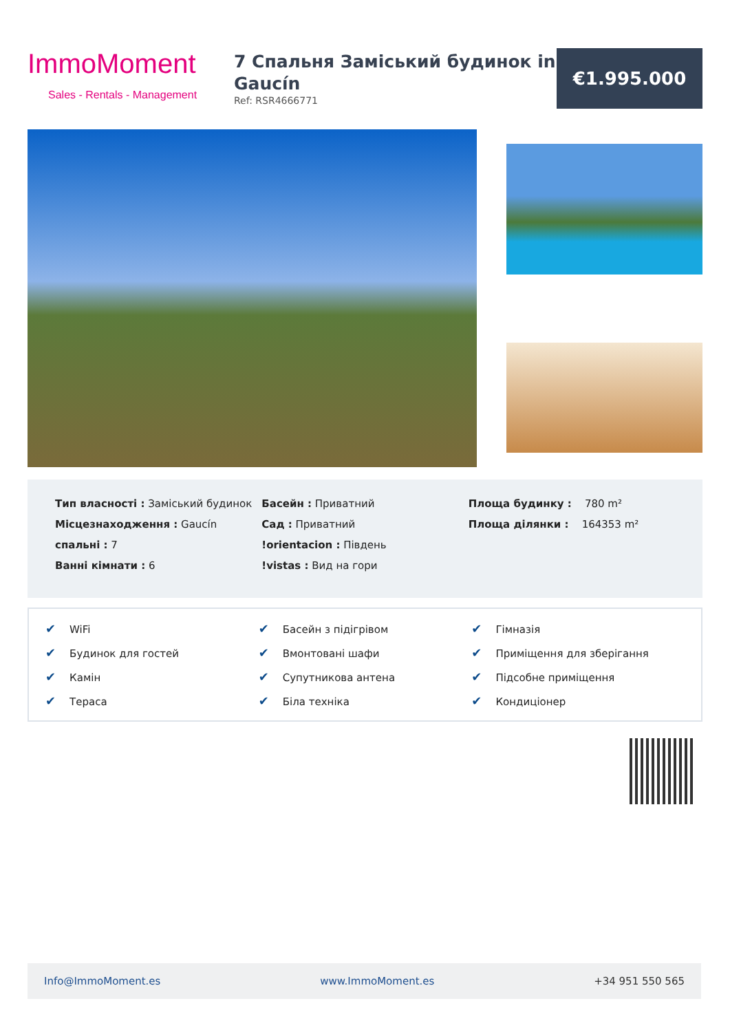ImmoMoment
Sales - Rentals - Management
7 Спальня Заміський будинок in Gaucín
Ref: RSR4666771
€1.995.000
Тип власності : Заміський будинок
Місцезнаходження : Gaucín
спальні : 7
Ванні кімнати : 6
Басейн : Приватний
Сад : Приватний
!orientacion : Південь
!vistas : Вид на гори
Площа будинку : 780 m²
Площа ділянки : 164353 m²
✔ WiFi
✔ Басейн з підігрівом
✔ Гімназія
✔ Будинок для гостей
✔ Вмонтовані шафи
✔ Приміщення для зберігання
✔ Камін
✔ Супутникова антена
✔ Підсобне приміщення
✔ Тераса
✔ Біла техніка
✔ Кондиціонер
Info@ImmoMoment.es www.ImmoMoment.es +34 951 550 565